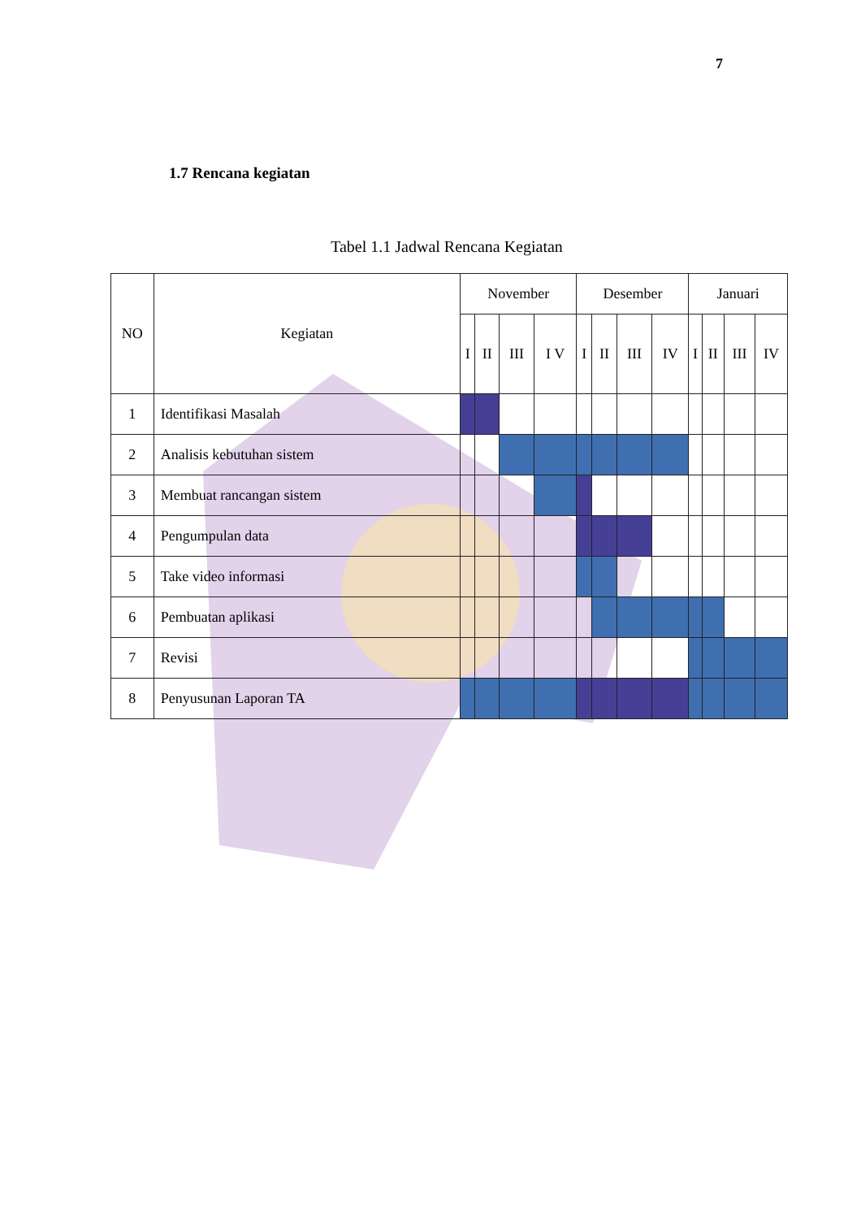7
1.7 Rencana kegiatan
Tabel 1.1 Jadwal Rencana Kegiatan
| NO | Kegiatan | November | | | | Desember | | | | Januari | | | |
| --- | --- | --- | --- | --- | --- | --- | --- | --- | --- | --- | --- | --- | --- |
| | | I | II | III | I V | I | II | III | IV | I | II | III | IV |
| 1 | Identifikasi Masalah | | | | | | | | | | | | |
| 2 | Analisis kebutuhan sistem | | | | | | | | | | | | |
| 3 | Membuat rancangan sistem | | | | | | | | | | | | |
| 4 | Pengumpulan data | | | | | | | | | | | | |
| 5 | Take video informasi | | | | | | | | | | | | |
| 6 | Pembuatan aplikasi | | | | | | | | | | | | |
| 7 | Revisi | | | | | | | | | | | | |
| 8 | Penyusunan Laporan TA | | | | | | | | | | | | |